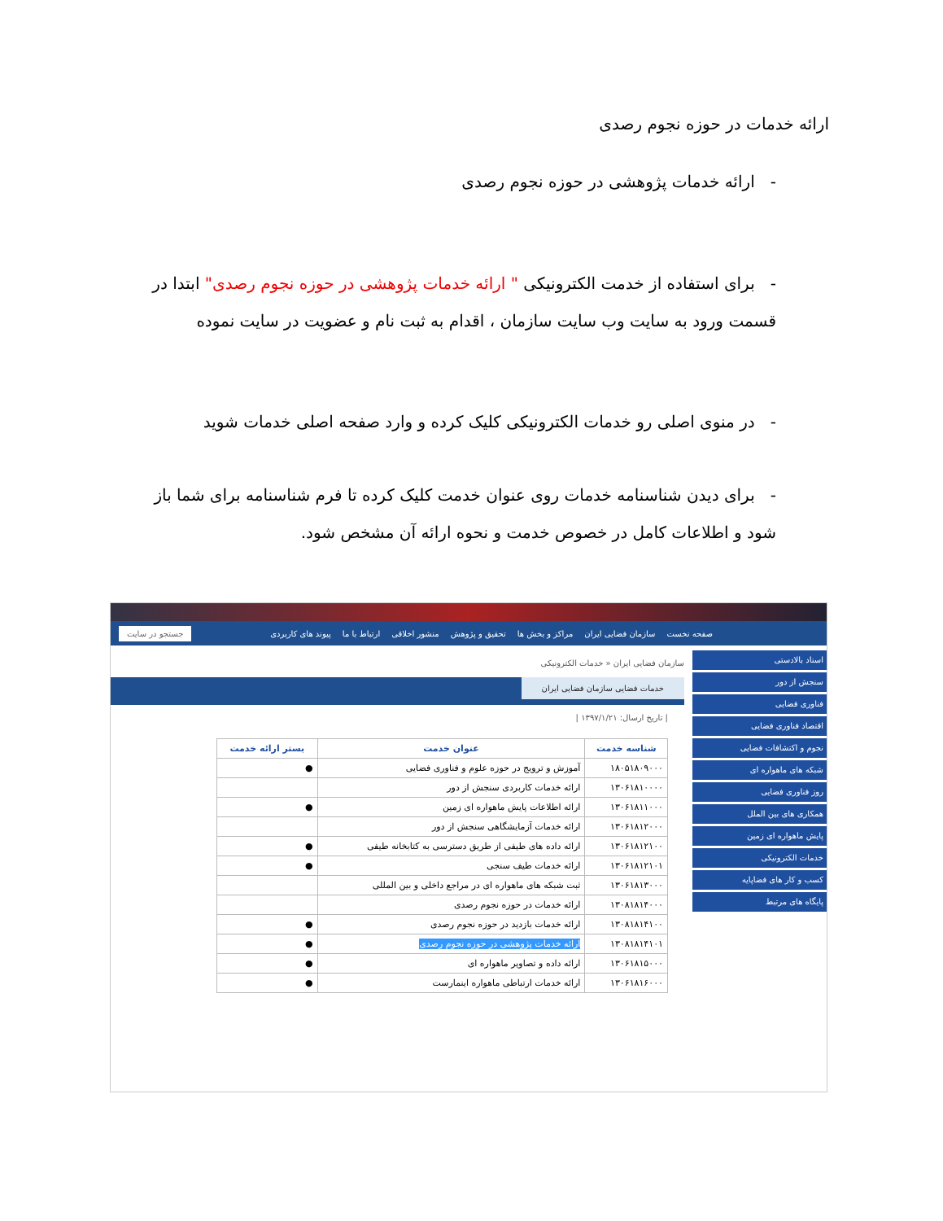ارائه خدمات در حوزه نجوم رصدی
- ارائه خدمات پژوهشی در حوزه نجوم رصدی
- برای استفاده از خدمت الکترونیکی " ارائه خدمات پژوهشی در حوزه نجوم رصدی" ابتدا در قسمت ورود به سایت وب سایت سازمان ، اقدام به ثبت نام و عضویت در سایت نموده
- در منوی اصلی رو خدمات الکترونیکی کلیک کرده و وارد صفحه اصلی خدمات شوید
- برای دیدن شناسنامه خدمات روی عنوان خدمت کلیک کرده تا فرم شناسنامه برای شما باز شود و اطلاعات کامل در خصوص خدمت و نحوه ارائه آن مشخص شود.
صفحه نخست سازمان فضایی ایران مراکز و بخش ها تحقیق و پژوهش منشور اخلاقی ارتباط با ما پیوند های کاربردی جستجو در سایت
اسناد بالادستی
سنجش از دور
فناوری فضایی
اقتصاد فناوری فضایی
نجوم و اکتشافات فضایی
شبکه های ماهواره ای
روز فناوری فضایی
همکاری های بین الملل
پایش ماهواره ای زمین
خدمات الکترونیکی
کسب و کار های فضاپایه
پایگاه های مرتبط
سازمان فضایی ایران « خدمات الکترونیکی
خدمات فضایی سازمان فضایی ایران
| تاریخ ارسال: ۱۳۹۷/۱/۲۱ |
| شناسه خدمت | عنوان خدمت | بستر ارائه خدمت |
| --- | --- | --- |
| ۱۸۰۵۱۸۰۹۰۰۰ | آموزش و ترویج در حوزه علوم و فناوری فضایی | ● |
| ۱۳۰۶۱۸۱۰۰۰۰ | ارائه خدمات کاربردی سنجش از دور | |
| ۱۳۰۶۱۸۱۱۰۰۰ | ارائه اطلاعات پایش ماهواره ای زمین | ● |
| ۱۳۰۶۱۸۱۲۰۰۰ | ارائه خدمات آزمایشگاهی سنجش از دور | |
| ۱۳۰۶۱۸۱۲۱۰۰ | ارائه داده های طیفی از طریق دسترسی به کتابخانه طیفی | ● |
| ۱۳۰۶۱۸۱۲۱۰۱ | ارائه خدمات طیف سنجی | ● |
| ۱۳۰۶۱۸۱۳۰۰۰ | ثبت شبکه های ماهواره ای در مراجع داخلی و بین المللی | |
| ۱۳۰۸۱۸۱۴۰۰۰ | ارائه خدمات در حوزه نجوم رصدی | |
| ۱۳۰۸۱۸۱۴۱۰۰ | ارائه خدمات بازدید در حوزه نجوم رصدی | ● |
| ۱۳۰۸۱۸۱۴۱۰۱ | ارائه خدمات پژوهشی در حوزه نجوم رصدی | ● |
| ۱۳۰۶۱۸۱۵۰۰۰ | ارائه داده و تصاویر ماهواره ای | ● |
| ۱۳۰۶۱۸۱۶۰۰۰ | ارائه خدمات ارتباطی ماهواره اینمارست | ● |